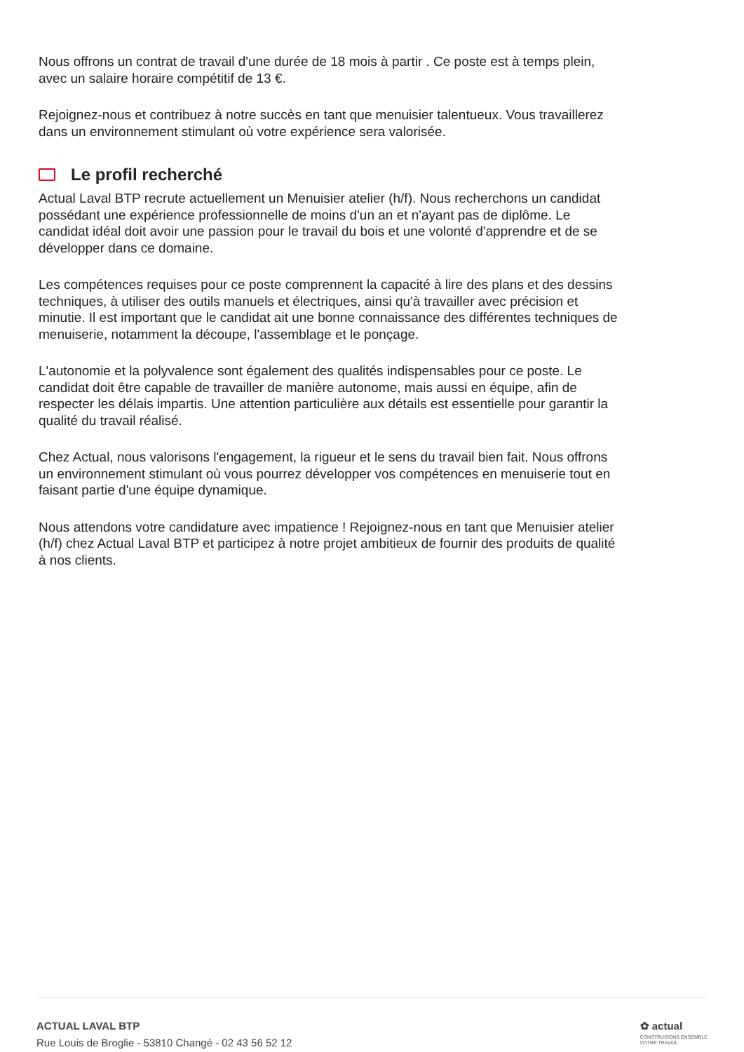Nous offrons un contrat de travail d'une durée de 18 mois à partir . Ce poste est à temps plein, avec un salaire horaire compétitif de 13 €.
Rejoignez-nous et contribuez à notre succès en tant que menuisier talentueux. Vous travaillerez dans un environnement stimulant où votre expérience sera valorisée.
Le profil recherché
Actual Laval BTP recrute actuellement un Menuisier atelier (h/f). Nous recherchons un candidat possédant une expérience professionnelle de moins d'un an et n'ayant pas de diplôme. Le candidat idéal doit avoir une passion pour le travail du bois et une volonté d'apprendre et de se développer dans ce domaine.
Les compétences requises pour ce poste comprennent la capacité à lire des plans et des dessins techniques, à utiliser des outils manuels et électriques, ainsi qu'à travailler avec précision et minutie. Il est important que le candidat ait une bonne connaissance des différentes techniques de menuiserie, notamment la découpe, l'assemblage et le ponçage.
L'autonomie et la polyvalence sont également des qualités indispensables pour ce poste. Le candidat doit être capable de travailler de manière autonome, mais aussi en équipe, afin de respecter les délais impartis. Une attention particulière aux détails est essentielle pour garantir la qualité du travail réalisé.
Chez Actual, nous valorisons l'engagement, la rigueur et le sens du travail bien fait. Nous offrons un environnement stimulant où vous pourrez développer vos compétences en menuiserie tout en faisant partie d'une équipe dynamique.
Nous attendons votre candidature avec impatience ! Rejoignez-nous en tant que Menuisier atelier (h/f) chez Actual Laval BTP et participez à notre projet ambitieux de fournir des produits de qualité à nos clients.
ACTUAL LAVAL BTP
Rue Louis de Broglie - 53810 Changé - 02 43 56 52 12
✿ actual
CONSTRUISONS ENSEMBLE
VOTRE TRAVAIL